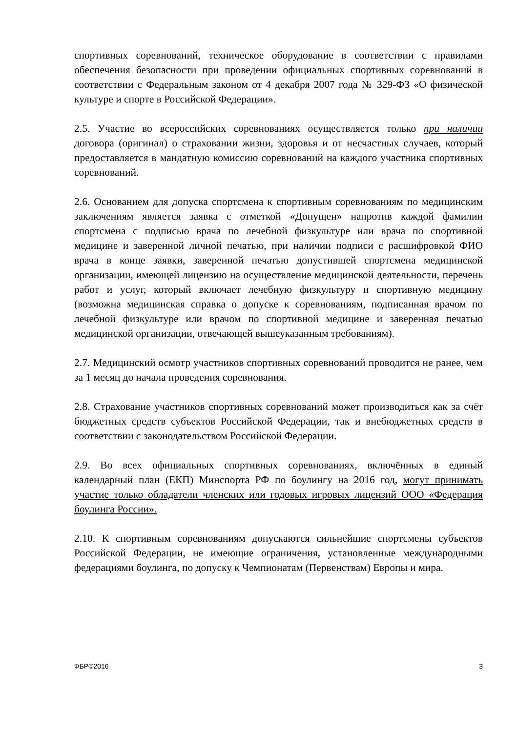спортивных соревнований, техническое оборудование в соответствии с правилами обеспечения безопасности при проведении официальных спортивных соревнований в соответствии с Федеральным законом от 4 декабря 2007 года № 329-ФЗ «О физической культуре и спорте в Российской Федерации».
2.5. Участие во всероссийских соревнованиях осуществляется только при наличии договора (оригинал) о страховании жизни, здоровья и от несчастных случаев, который предоставляется в мандатную комиссию соревнований на каждого участника спортивных соревнований.
2.6. Основанием для допуска спортсмена к спортивным соревнованиям по медицинским заключениям является заявка с отметкой «Допущен» напротив каждой фамилии спортсмена с подписью врача по лечебной физкультуре или врача по спортивной медицине и заверенной личной печатью, при наличии подписи с расшифровкой ФИО врача в конце заявки, заверенной печатью допустившей спортсмена медицинской организации, имеющей лицензию на осуществление медицинской деятельности, перечень работ и услуг, который включает лечебную физкультуру и спортивную медицину (возможна медицинская справка о допуске к соревнованиям, подписанная врачом по лечебной физкультуре или врачом по спортивной медицине и заверенная печатью медицинской организации, отвечающей вышеуказанным требованиям).
2.7. Медицинский осмотр участников спортивных соревнований проводится не ранее, чем за 1 месяц до начала проведения соревнования.
2.8. Страхование участников спортивных соревнований может производиться как за счёт бюджетных средств субъектов Российской Федерации, так и внебюджетных средств в соответствии с законодательством Российской Федерации.
2.9. Во всех официальных спортивных соревнованиях, включённых в единый календарный план (ЕКП) Минспорта РФ по боулингу на 2016 год, могут принимать участие только обладатели членских или годовых игровых лицензий ООО «Федерация боулинга России».
2.10. К спортивным соревнованиям допускаются сильнейшие спортсмены субъектов Российской Федерации, не имеющие ограничения, установленные международными федерациями боулинга, по допуску к Чемпионатам (Первенствам) Европы и мира.
ФБР©2016 3